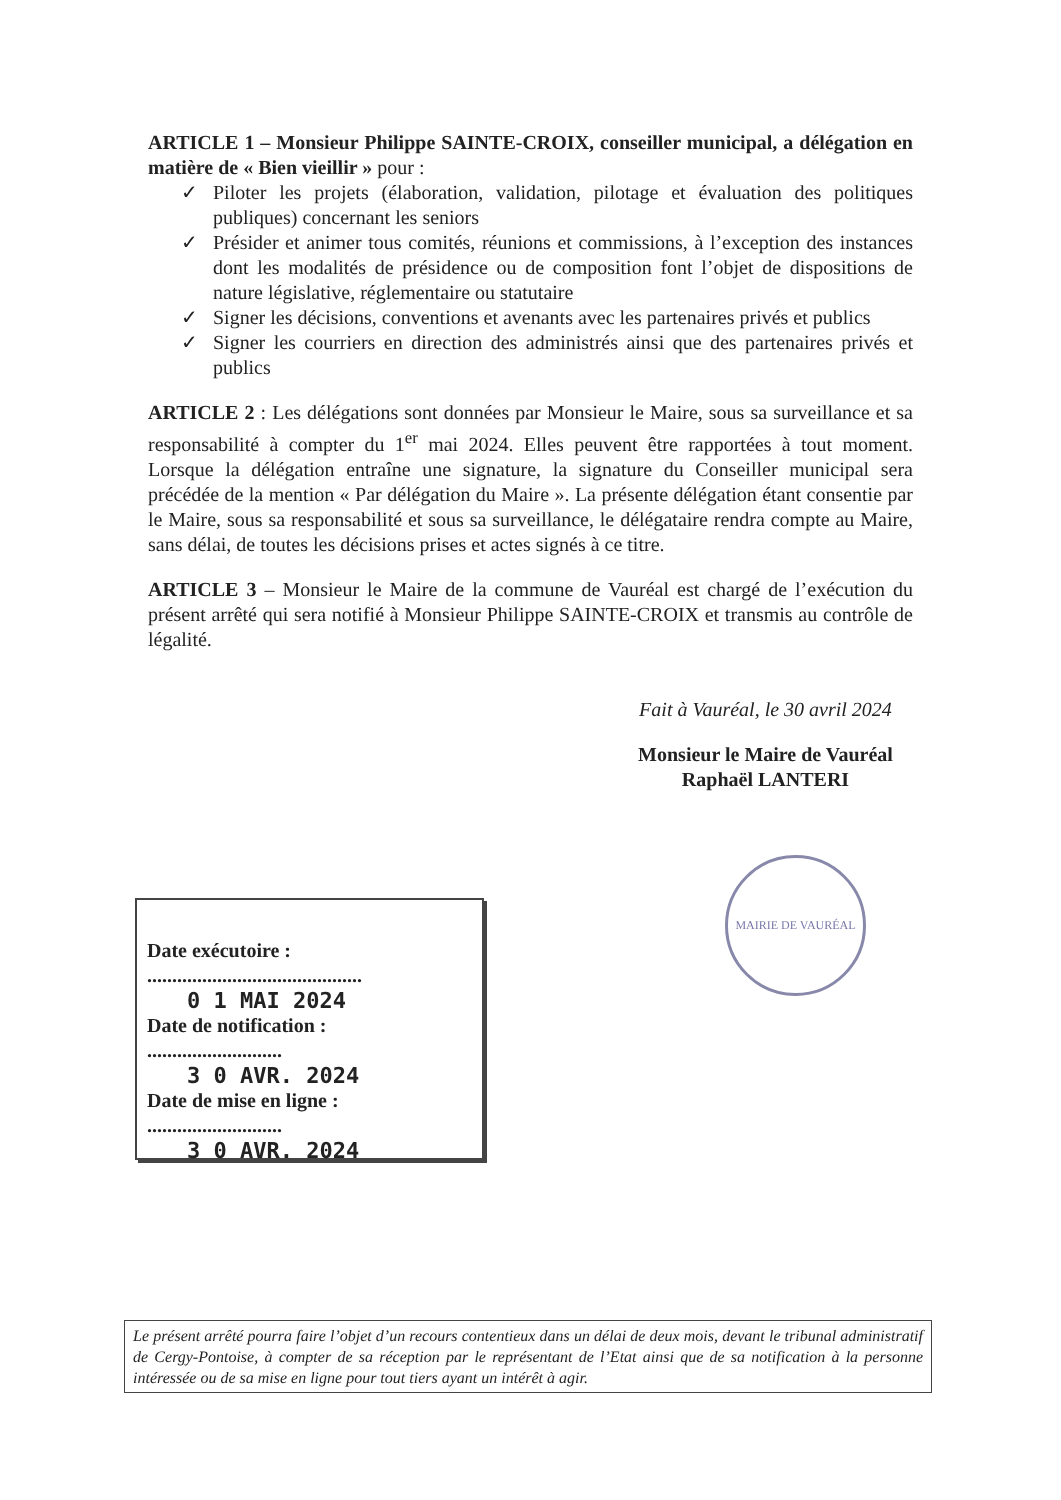ARTICLE 1 – Monsieur Philippe SAINTE-CROIX, conseiller municipal, a délégation en matière de « Bien vieillir » pour :
✓ Piloter les projets (élaboration, validation, pilotage et évaluation des politiques publiques) concernant les seniors
✓ Présider et animer tous comités, réunions et commissions, à l’exception des instances dont les modalités de présidence ou de composition font l’objet de dispositions de nature législative, réglementaire ou statutaire
✓ Signer les décisions, conventions et avenants avec les partenaires privés et publics
✓ Signer les courriers en direction des administrés ainsi que des partenaires privés et publics
ARTICLE 2 : Les délégations sont données par Monsieur le Maire, sous sa surveillance et sa responsabilité à compter du 1<sup>er</sup> mai 2024. Elles peuvent être rapportées à tout moment. Lorsque la délégation entraîne une signature, la signature du Conseiller municipal sera précédée de la mention « Par délégation du Maire ». La présente délégation étant consentie par le Maire, sous sa responsabilité et sous sa surveillance, le délégataire rendra compte au Maire, sans délai, de toutes les décisions prises et actes signés à ce titre.
ARTICLE 3 – Monsieur le Maire de la commune de Vauréal est chargé de l’exécution du présent arrêté qui sera notifié à Monsieur Philippe SAINTE-CROIX et transmis au contrôle de légalité.
Fait à Vauréal, le 30 avril 2024
Monsieur le Maire de Vauréal
Raphaël LANTERI
MAIRIE DE VAURÉAL
Date exécutoire :
...........................................
0 1 MAI 2024
Date de notification :
...........................
3 0 AVR. 2024
Date de mise en ligne :
...........................
3 0 AVR. 2024
Le présent arrêté pourra faire l’objet d’un recours contentieux dans un délai de deux mois, devant le tribunal administratif de Cergy-Pontoise, à compter de sa réception par le représentant de l’Etat ainsi que de sa notification à la personne intéressée ou de sa mise en ligne pour tout tiers ayant un intérêt à agir.